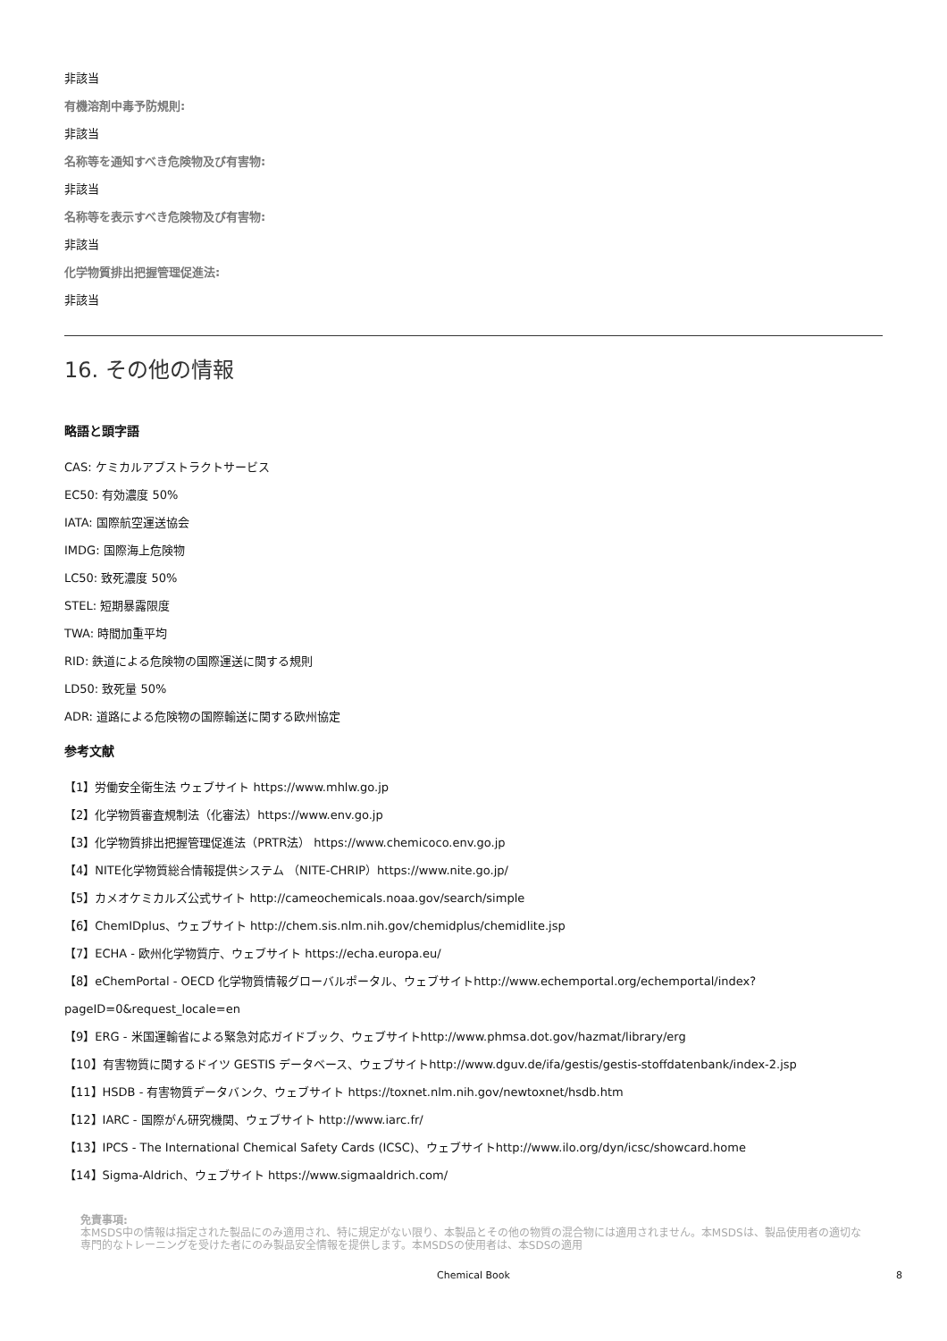非該当
有機溶剤中毒予防規則:
非該当
名称等を通知すべき危険物及び有害物:
非該当
名称等を表示すべき危険物及び有害物:
非該当
化学物質排出把握管理促進法:
非該当
16. その他の情報
略語と頭字語
CAS: ケミカルアブストラクトサービス
EC50: 有効濃度 50%
IATA: 国際航空運送協会
IMDG: 国際海上危険物
LC50: 致死濃度 50%
STEL: 短期暴露限度
TWA: 時間加重平均
RID: 鉄道による危険物の国際運送に関する規則
LD50: 致死量 50%
ADR: 道路による危険物の国際輸送に関する欧州協定
参考文献
【1】労働安全衛生法 ウェブサイト https://www.mhlw.go.jp
【2】化学物質審査規制法（化審法）https://www.env.go.jp
【3】化学物質排出把握管理促進法（PRTR法） https://www.chemicoco.env.go.jp
【4】NITE化学物質総合情報提供システム （NITE-CHRIP）https://www.nite.go.jp/
【5】カメオケミカルズ公式サイト http://cameochemicals.noaa.gov/search/simple
【6】ChemIDplus、ウェブサイト http://chem.sis.nlm.nih.gov/chemidplus/chemidlite.jsp
【7】ECHA - 欧州化学物質庁、ウェブサイト https://echa.europa.eu/
【8】eChemPortal - OECD 化学物質情報グローバルポータル、ウェブサイトhttp://www.echemportal.org/echemportal/index?
pageID=0&request_locale=en
【9】ERG - 米国運輸省による緊急対応ガイドブック、ウェブサイトhttp://www.phmsa.dot.gov/hazmat/library/erg
【10】有害物質に関するドイツ GESTIS データベース、ウェブサイトhttp://www.dguv.de/ifa/gestis/gestis-stoffdatenbank/index-2.jsp
【11】HSDB - 有害物質データバンク、ウェブサイト https://toxnet.nlm.nih.gov/newtoxnet/hsdb.htm
【12】IARC - 国際がん研究機関、ウェブサイト http://www.iarc.fr/
【13】IPCS - The International Chemical Safety Cards (ICSC)、ウェブサイトhttp://www.ilo.org/dyn/icsc/showcard.home
【14】Sigma-Aldrich、ウェブサイト https://www.sigmaaldrich.com/
免責事項:
本MSDS中の情報は指定された製品にのみ適用され、特に規定がない限り、本製品とその他の物質の混合物には適用されません。本MSDSは、製品使用者の適切な専門的なトレーニングを受けた者にのみ製品安全情報を提供します。本MSDSの使用者は、本SDSの適用
Chemical Book 8